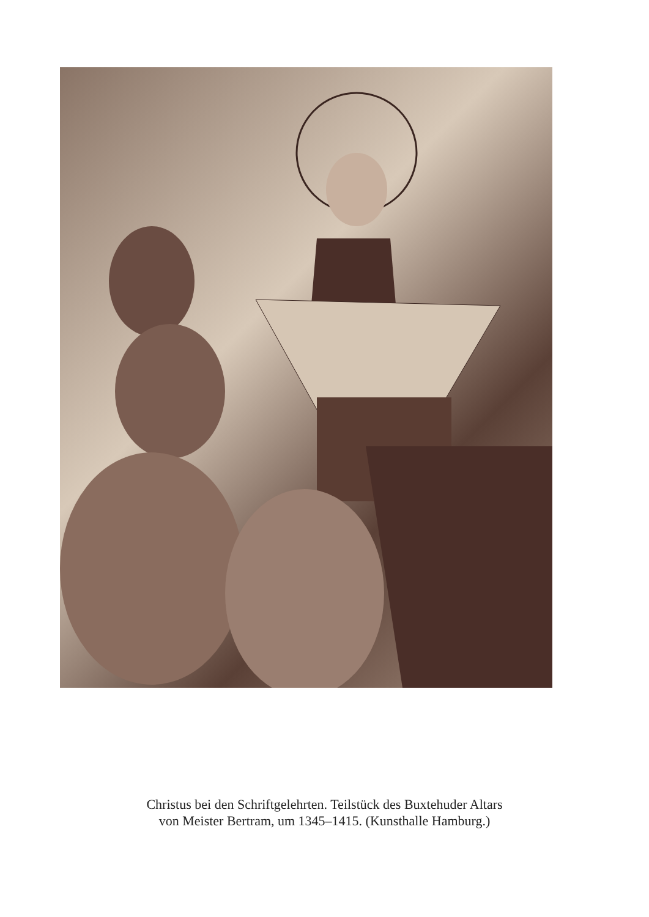Christus bei den Schriftgelehrten. Teilstück des Buxtehuder Altars
von Meister Bertram, um 1345–1415. (Kunsthalle Hamburg.)